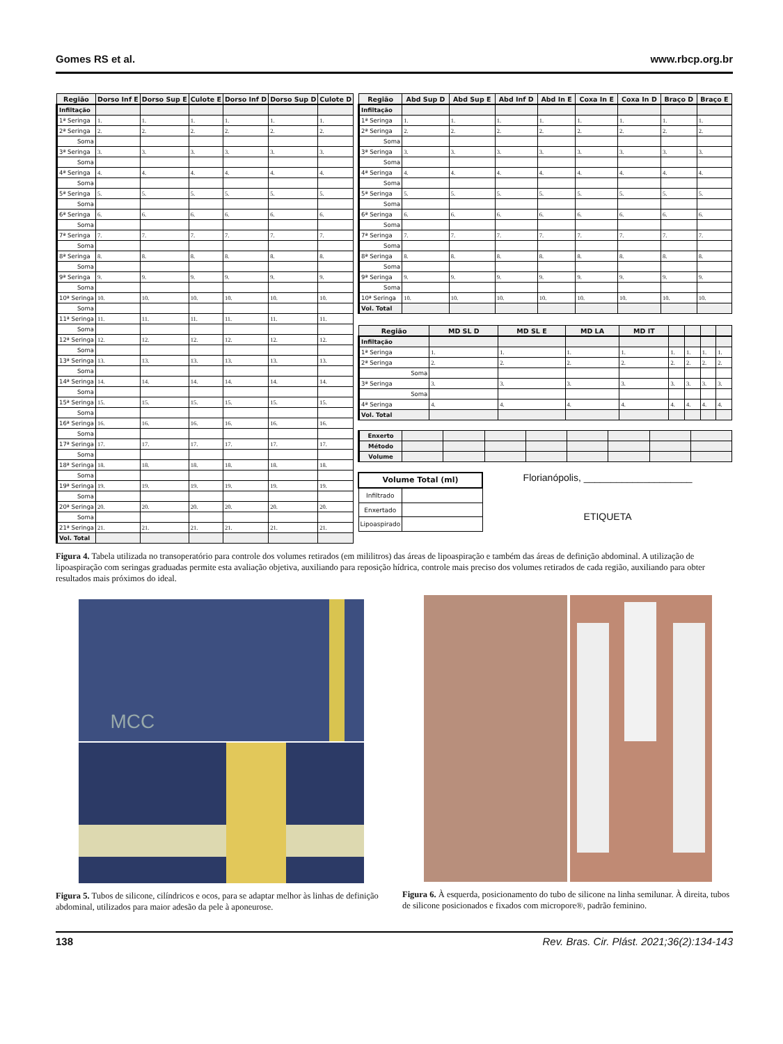Gomes RS et al. www.rbcp.org.br
| Região | Dorso Inf E | Dorso Sup E | Culote E | Dorso Inf D | Dorso Sup D | Culote D |
| --- | --- | --- | --- | --- | --- | --- |
| Infiltação | | | | | | |
| 1ª Seringa | 1. | 1. | 1. | 1. | 1. | 1. |
| 2ª Seringa | 2. | 2. | 2. | 2. | 2. | 2. |
| Soma | | | | | | |
| 3ª Seringa | 3. | 3. | 3. | 3. | 3. | 3. |
| Soma | | | | | | |
| 4ª Seringa | 4. | 4. | 4. | 4. | 4. | 4. |
| Soma | | | | | | |
| 5ª Seringa | 5. | 5. | 5. | 5. | 5. | 5. |
| Soma | | | | | | |
| 6ª Seringa | 6. | 6. | 6. | 6. | 6. | 6. |
| Soma | | | | | | |
| 7ª Seringa | 7. | 7. | 7. | 7. | 7. | 7. |
| Soma | | | | | | |
| 8ª Seringa | 8. | 8. | 8. | 8. | 8. | 8. |
| Soma | | | | | | |
| 9ª Seringa | 9. | 9. | 9. | 9. | 9. | 9. |
| Soma | | | | | | |
| 10ª Seringa | 10. | 10. | 10. | 10. | 10. | 10. |
| Soma | | | | | | |
| 11ª Seringa | 11. | 11. | 11. | 11. | 11. | 11. |
| Soma | | | | | | |
| 12ª Seringa | 12. | 12. | 12. | 12. | 12. | 12. |
| Soma | | | | | | |
| 13ª Seringa | 13. | 13. | 13. | 13. | 13. | 13. |
| Soma | | | | | | |
| 14ª Seringa | 14. | 14. | 14. | 14. | 14. | 14. |
| Soma | | | | | | |
| 15ª Seringa | 15. | 15. | 15. | 15. | 15. | 15. |
| Soma | | | | | | |
| 16ª Seringa | 16. | 16. | 16. | 16. | 16. | 16. |
| Soma | | | | | | |
| 17ª Seringa | 17. | 17. | 17. | 17. | 17. | 17. |
| Soma | | | | | | |
| 18ª Seringa | 18. | 18. | 18. | 18. | 18. | 18. |
| Soma | | | | | | |
| 19ª Seringa | 19. | 19. | 19. | 19. | 19. | 19. |
| Soma | | | | | | |
| 20ª Seringa | 20. | 20. | 20. | 20. | 20. | 20. |
| Soma | | | | | | |
| 21ª Seringa | 21. | 21. | 21. | 21. | 21. | 21. |
| Vol. Total | | | | | | |
| Região | Abd Sup D | Abd Sup E | Abd Inf D | Abd In E | Coxa In E | Coxa In D | Braço D | Braço E |
| --- | --- | --- | --- | --- | --- | --- | --- | --- |
| Infiltação | | | | | | | | |
| 1ª Seringa | 1. | 1. | 1. | 1. | 1. | 1. | 1. | 1. |
| 2ª Seringa | 2. | 2. | 2. | 2. | 2. | 2. | 2. | 2. |
| Soma | | | | | | | | |
| 3ª Seringa | 3. | 3. | 3. | 3. | 3. | 3. | 3. | 3. |
| Soma | | | | | | | | |
| 4ª Seringa | 4. | 4. | 4. | 4. | 4. | 4. | 4. | 4. |
| Soma | | | | | | | | |
| 5ª Seringa | 5. | 5. | 5. | 5. | 5. | 5. | 5. | 5. |
| Soma | | | | | | | | |
| 6ª Seringa | 6. | 6. | 6. | 6. | 6. | 6. | 6. | 6. |
| Soma | | | | | | | | |
| 7ª Seringa | 7. | 7. | 7. | 7. | 7. | 7. | 7. | 7. |
| Soma | | | | | | | | |
| 8ª Seringa | 8. | 8. | 8. | 8. | 8. | 8. | 8. | 8. |
| Soma | | | | | | | | |
| 9ª Seringa | 9. | 9. | 9. | 9. | 9. | 9. | 9. | 9. |
| Soma | | | | | | | | |
| 10ª Seringa | 10. | 10. | 10. | 10. | 10. | 10. | 10. | 10. |
| Vol. Total | | | | | | | | |
| Região | MD SL D | MD SL E | MD LA | MD IT | | | | |
| --- | --- | --- | --- | --- | --- | --- | --- | --- |
| Infiltação | | | | | | | | |
| 1ª Seringa | 1. | 1. | 1. | 1. | 1. | 1. | 1. | 1. |
| 2ª Seringa | 2. | 2. | 2. | 2. | 2. | 2. | 2. | 2. |
| Soma | | | | | | | | |
| 3ª Seringa | 3. | 3. | 3. | 3. | 3. | 3. | 3. | 3. |
| Soma | | | | | | | | |
| 4ª Seringa | 4. | 4. | 4. | 4. | 4. | 4. | 4. | 4. |
| Vol. Total | | | | | | | | |
| Enxerto | | | | | | | | |
| Método | | | | | | | | |
| Volume | | | | | | | | |
| Volume Total (ml) | |
| --- | --- |
| Infiltrado | |
| Enxertado | |
| Lipoaspirado | |
Florianópolis, ____________________
ETIQUETA
Figura 4. Tabela utilizada no transoperatório para controle dos volumes retirados (em mililitros) das áreas de lipoaspiração e também das áreas de definição abdominal. A utilização de lipoaspiração com seringas graduadas permite esta avaliação objetiva, auxiliando para reposição hídrica, controle mais preciso dos volumes retirados de cada região, auxiliando para obter resultados mais próximos do ideal.
MCC
Figura 5. Tubos de silicone, cilíndricos e ocos, para se adaptar melhor às linhas de definição abdominal, utilizados para maior adesão da pele à aponeurose.
Figura 6. À esquerda, posicionamento do tubo de silicone na linha semilunar. À direita, tubos de silicone posicionados e fixados com micropore®, padrão feminino.
138 Rev. Bras. Cir. Plást. 2021;36(2):134-143